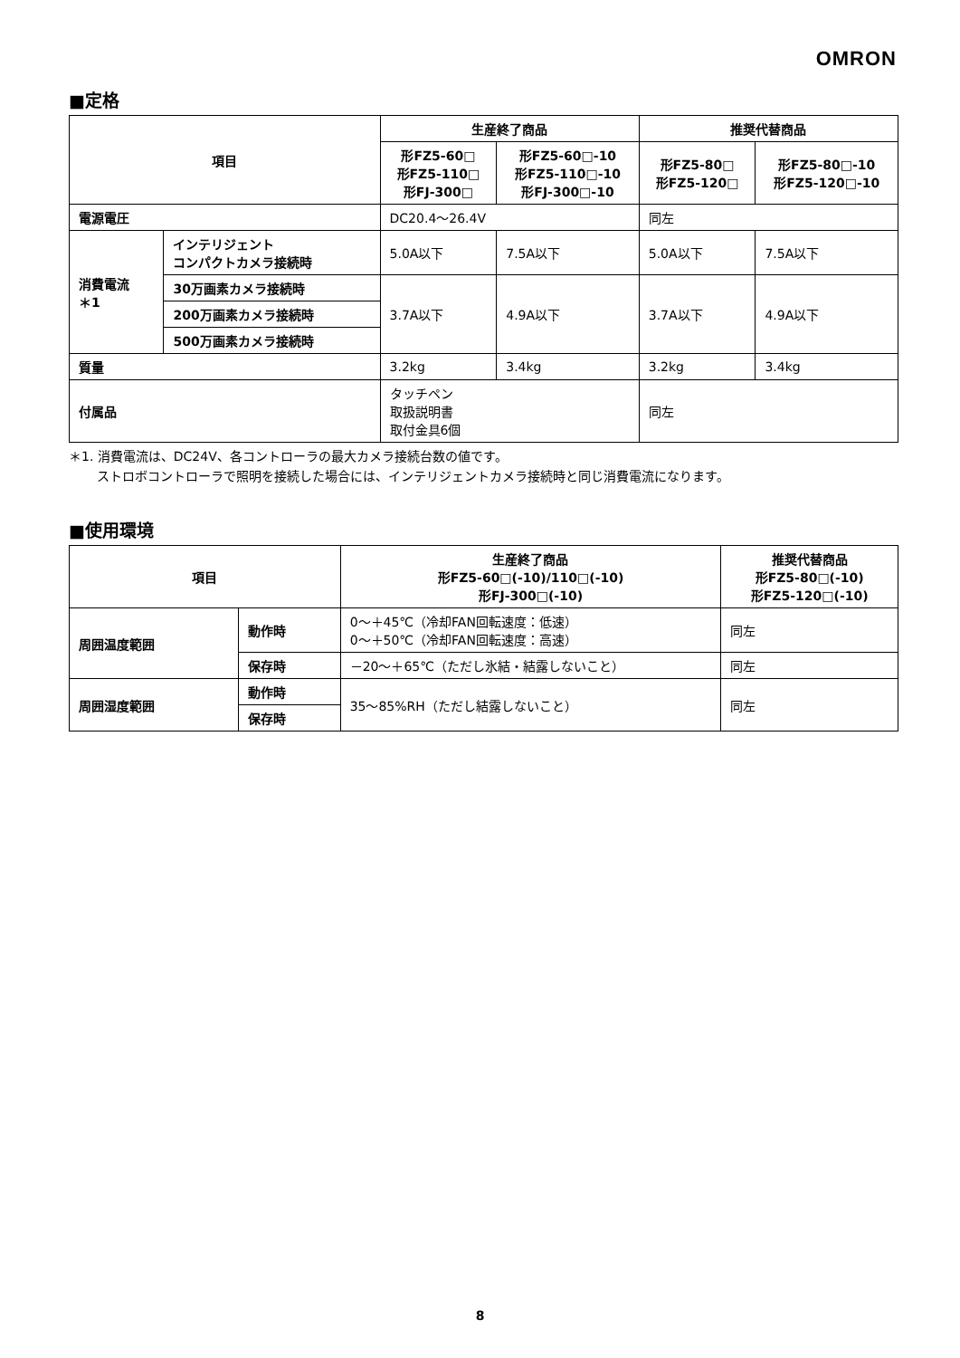OMRON
■定格
| 項目 | | 生産終了商品 | | 推奨代替商品 | |
| --- | --- | --- | --- | --- | --- |
| | | 形FZ5-60□ 形FZ5-110□ 形FJ-300□ | 形FZ5-60□-10 形FZ5-110□-10 形FJ-300□-10 | 形FZ5-80□ 形FZ5-120□ | 形FZ5-80□-10 形FZ5-120□-10 |
| 電源電圧 | | DC20.4～26.4V | | 同左 | |
| 消費電流 ＊1 | インテリジェント コンパクトカメラ接続時 | 5.0A以下 | 7.5A以下 | 5.0A以下 | 7.5A以下 |
| | 30万画素カメラ接続時 | 3.7A以下 | 4.9A以下 | 3.7A以下 | 4.9A以下 |
| | 200万画素カメラ接続時 | | | | |
| | 500万画素カメラ接続時 | | | | |
| 質量 | | 3.2kg | 3.4kg | 3.2kg | 3.4kg |
| 付属品 | | タッチペン 取扱説明書 取付金具6個 | | 同左 | |
＊1. 消費電流は、DC24V、各コントローラの最大カメラ接続台数の値です。
ストロボコントローラで照明を接続した場合には、インテリジェントカメラ接続時と同じ消費電流になります。
■使用環境
| 項目 | | 生産終了商品 形FZ5-60□(-10)/110□(-10) 形FJ-300□(-10) | 推奨代替商品 形FZ5-80□(-10) 形FZ5-120□(-10) |
| --- | --- | --- | --- |
| 周囲温度範囲 | 動作時 | 0～＋45℃（冷却FAN回転速度：低速） 0～＋50℃（冷却FAN回転速度：高速） | 同左 |
| | 保存時 | －20～＋65℃（ただし氷結・結露しないこと） | 同左 |
| 周囲湿度範囲 | 動作時 | 35～85%RH（ただし結露しないこと） | 同左 |
| | 保存時 | | |
8